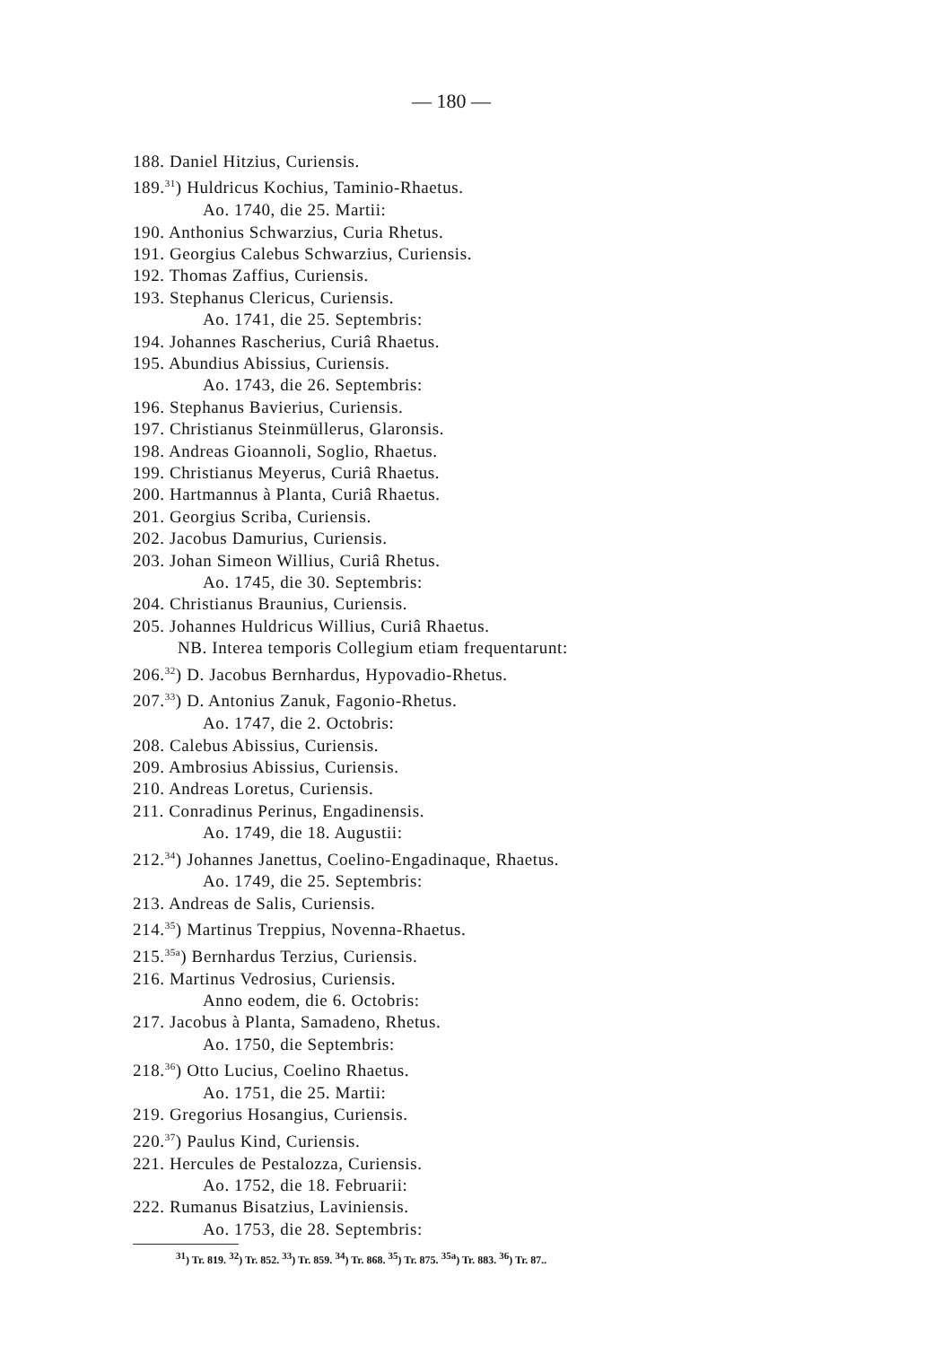— 180 —
188. Daniel Hitzius, Curiensis.
189.<sup>31</sup>) Huldricus Kochius, Taminio-Rhaetus.
Ao. 1740, die 25. Martii:
190. Anthonius Schwarzius, Curia Rhetus.
191. Georgius Calebus Schwarzius, Curiensis.
192. Thomas Zaffius, Curiensis.
193. Stephanus Clericus, Curiensis.
Ao. 1741, die 25. Septembris:
194. Johannes Rascherius, Curiâ Rhaetus.
195. Abundius Abissius, Curiensis.
Ao. 1743, die 26. Septembris:
196. Stephanus Bavierius, Curiensis.
197. Christianus Steinmüllerus, Glaronsis.
198. Andreas Gioannoli, Soglio, Rhaetus.
199. Christianus Meyerus, Curiâ Rhaetus.
200. Hartmannus à Planta, Curiâ Rhaetus.
201. Georgius Scriba, Curiensis.
202. Jacobus Damurius, Curiensis.
203. Johan Simeon Willius, Curiâ Rhetus.
Ao. 1745, die 30. Septembris:
204. Christianus Braunius, Curiensis.
205. Johannes Huldricus Willius, Curiâ Rhaetus.
NB. Interea temporis Collegium etiam frequentarunt:
206.<sup>32</sup>) D. Jacobus Bernhardus, Hypovadio-Rhetus.
207.<sup>33</sup>) D. Antonius Zanuk, Fagonio-Rhetus.
Ao. 1747, die 2. Octobris:
208. Calebus Abissius, Curiensis.
209. Ambrosius Abissius, Curiensis.
210. Andreas Loretus, Curiensis.
211. Conradinus Perinus, Engadinensis.
Ao. 1749, die 18. Augustii:
212.<sup>34</sup>) Johannes Janettus, Coelino-Engadinaque, Rhaetus.
Ao. 1749, die 25. Septembris:
213. Andreas de Salis, Curiensis.
214.<sup>35</sup>) Martinus Treppius, Novenna-Rhaetus.
215.<sup>35a</sup>) Bernhardus Terzius, Curiensis.
216. Martinus Vedrosius, Curiensis.
Anno eodem, die 6. Octobris:
217. Jacobus à Planta, Samadeno, Rhetus.
Ao. 1750, die Septembris:
218.<sup>36</sup>) Otto Lucius, Coelino Rhaetus.
Ao. 1751, die 25. Martii:
219. Gregorius Hosangius, Curiensis.
220.<sup>37</sup>) Paulus Kind, Curiensis.
221. Hercules de Pestalozza, Curiensis.
Ao. 1752, die 18. Februarii:
222. Rumanus Bisatzius, Laviniensis.
Ao. 1753, die 28. Septembris:
<sup>31</sup>) Tr. 819. <sup>32</sup>) Tr. 852. <sup>33</sup>) Tr. 859. <sup>34</sup>) Tr. 868. <sup>35</sup>) Tr. 875. <sup>35a</sup>) Tr. 883. <sup>36</sup>) Tr. 87..